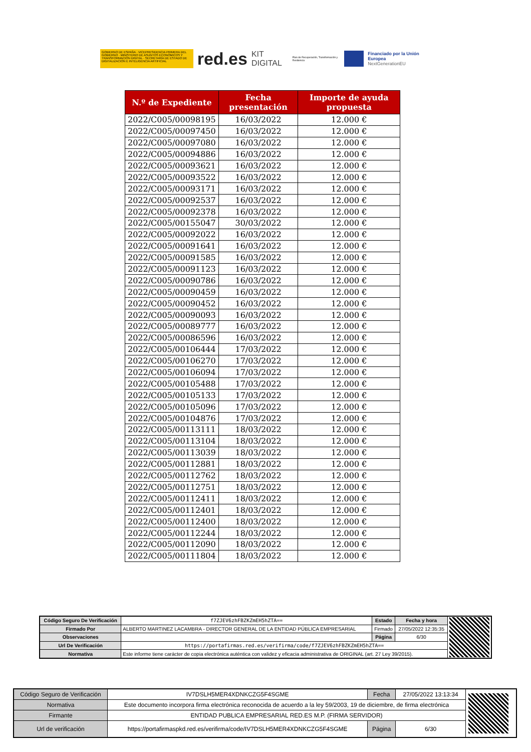GOBIERNO DE ESPAÑA · VICEPRESIDENCIA PRIMERA DEL GOBIERNO · MINISTERIO DE ASUNTOS ECONÓMICOS Y TRANSFORMACIÓN DIGITAL · SECRETARÍA DE ESTADO DE DIGITALIZACIÓN E INTELIGENCIA ARTIFICIAL
red.es KIT DIGITAL Plan de Recuperación, Transformación y Resiliencia
Financiado por la Unión Europea
NextGenerationEU
| N.º de Expediente | Fecha presentación | Importe de ayuda propuesta |
| --- | --- | --- |
| 2022/C005/00098195 | 16/03/2022 | 12.000 € |
| 2022/C005/00097450 | 16/03/2022 | 12.000 € |
| 2022/C005/00097080 | 16/03/2022 | 12.000 € |
| 2022/C005/00094886 | 16/03/2022 | 12.000 € |
| 2022/C005/00093621 | 16/03/2022 | 12.000 € |
| 2022/C005/00093522 | 16/03/2022 | 12.000 € |
| 2022/C005/00093171 | 16/03/2022 | 12.000 € |
| 2022/C005/00092537 | 16/03/2022 | 12.000 € |
| 2022/C005/00092378 | 16/03/2022 | 12.000 € |
| 2022/C005/00155047 | 30/03/2022 | 12.000 € |
| 2022/C005/00092022 | 16/03/2022 | 12.000 € |
| 2022/C005/00091641 | 16/03/2022 | 12.000 € |
| 2022/C005/00091585 | 16/03/2022 | 12.000 € |
| 2022/C005/00091123 | 16/03/2022 | 12.000 € |
| 2022/C005/00090786 | 16/03/2022 | 12.000 € |
| 2022/C005/00090459 | 16/03/2022 | 12.000 € |
| 2022/C005/00090452 | 16/03/2022 | 12.000 € |
| 2022/C005/00090093 | 16/03/2022 | 12.000 € |
| 2022/C005/00089777 | 16/03/2022 | 12.000 € |
| 2022/C005/00086596 | 16/03/2022 | 12.000 € |
| 2022/C005/00106444 | 17/03/2022 | 12.000 € |
| 2022/C005/00106270 | 17/03/2022 | 12.000 € |
| 2022/C005/00106094 | 17/03/2022 | 12.000 € |
| 2022/C005/00105488 | 17/03/2022 | 12.000 € |
| 2022/C005/00105133 | 17/03/2022 | 12.000 € |
| 2022/C005/00105096 | 17/03/2022 | 12.000 € |
| 2022/C005/00104876 | 17/03/2022 | 12.000 € |
| 2022/C005/00113111 | 18/03/2022 | 12.000 € |
| 2022/C005/00113104 | 18/03/2022 | 12.000 € |
| 2022/C005/00113039 | 18/03/2022 | 12.000 € |
| 2022/C005/00112881 | 18/03/2022 | 12.000 € |
| 2022/C005/00112762 | 18/03/2022 | 12.000 € |
| 2022/C005/00112751 | 18/03/2022 | 12.000 € |
| 2022/C005/00112411 | 18/03/2022 | 12.000 € |
| 2022/C005/00112401 | 18/03/2022 | 12.000 € |
| 2022/C005/00112400 | 18/03/2022 | 12.000 € |
| 2022/C005/00112244 | 18/03/2022 | 12.000 € |
| 2022/C005/00112090 | 18/03/2022 | 12.000 € |
| 2022/C005/00111804 | 18/03/2022 | 12.000 € |
| Código Seguro De Verificación | f7ZJEV6zhFBZKZmEH5hZTA== | Estado | Fecha y hora | |
| Firmado Por | ALBERTO MARTINEZ LACAMBRA - DIRECTOR GENERAL DE LA ENTIDAD PÚBLICA EMPRESARIAL | Firmado | 27/05/2022 12:35:35 | |
| Observaciones | | Página | 6/30 | |
| Url De Verificación | https://portafirmas.red.es/verifirma/code/f7ZJEV6zhFBZKZmEH5hZTA== | | | |
| Normativa | Este informe tiene carácter de copia electrónica auténtica con validez y eficacia administrativa de ORIGINAL (art. 27 Ley 39/2015). | | | |
| Código Seguro de Verificación | IV7DSLH5MER4XDNKCZG5F4SGME | Fecha | 27/05/2022 13:13:34 | |
| Normativa | Este documento incorpora firma electrónica reconocida de acuerdo a la ley 59/2003, 19 de diciembre, de firma electrónica | | | |
| Firmante | ENTIDAD PUBLICA EMPRESARIAL RED.ES M.P. (FIRMA SERVIDOR) | | | |
| Url de verificación | https://portafirmaspkd.red.es/verifirma/code/IV7DSLH5MER4XDNKCZG5F4SGME | Página | 6/30 | |